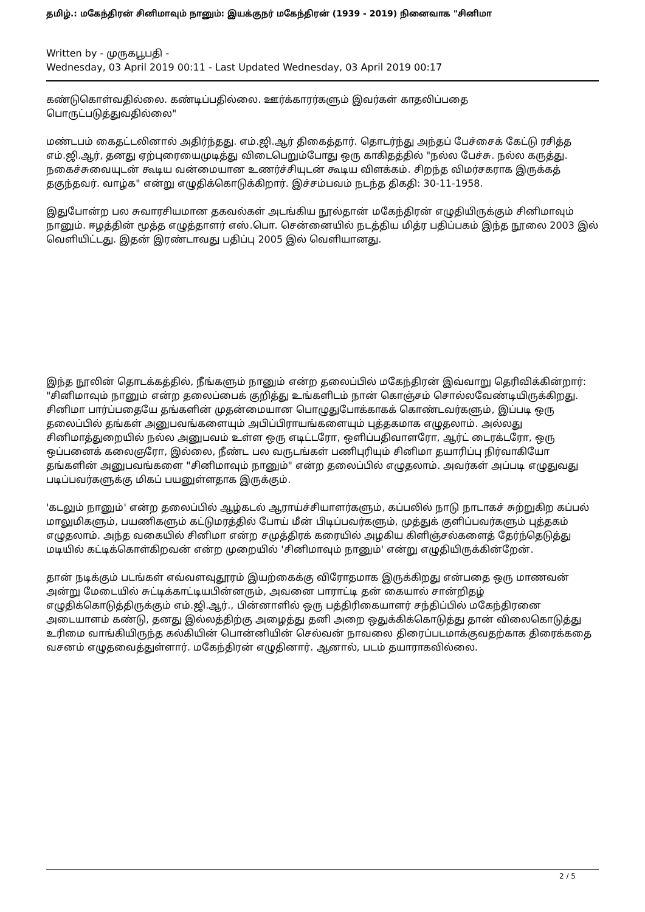தமிழ்.: மகேந்திரன் சினிமாவும் நானும்: இயக்குநர் மகேந்திரன் (1939 - 2019) நினைவாக "சினிமா
Written by - முருகபூபதி -
Wednesday, 03 April 2019 00:11 - Last Updated Wednesday, 03 April 2019 00:17
கண்டுகொள்வதில்லை. கண்டிப்பதில்லை. ஊர்க்காரர்களும் இவர்கள் காதலிப்பதை பொருட்படுத்துவதில்லை"
மண்டபம் கைதட்டலினால் அதிர்ந்தது. எம்.ஜி.ஆர் திகைத்தார். தொடர்ந்து அந்தப் பேச்சைக் கேட்டு ரசித்த எம்.ஜி.ஆர், தனது ஏற்புரையைமுடித்து விடைபெறும்போது ஒரு காகிதத்தில் "நல்ல பேச்சு. நல்ல கருத்து. நகைச்சுவையுடன் கூடிய வன்மையான உணர்ச்சியுடன் கூடிய விளக்கம். சிறந்த விமர்சகராக இருக்கத் தகுந்தவர். வாழ்க" என்று எழுதிக்கொடுக்கிறார். இச்சம்பவம் நடந்த திகதி: 30-11-1958.
இதுபோன்ற பல சுவாரசியமான தகவல்கள் அடங்கிய நூல்தான் மகேந்திரன் எழுதியிருக்கும் சினிமாவும் நானும். ஈழத்தின் மூத்த எழுத்தாளர் எஸ்.பொ. சென்னையில் நடத்திய மித்ர பதிப்பகம் இந்த நூலை 2003 இல் வெளியிட்டது. இதன் இரண்டாவது பதிப்பு 2005 இல் வெளியானது.
இந்த நூலின் தொடக்கத்தில், நீங்களும் நானும் என்ற தலைப்பில் மகேந்திரன் இவ்வாறு தெரிவிக்கின்றார்: "சினிமாவும் நானும் என்ற தலைப்பைக் குறித்து உங்களிடம் நான் கொஞ்சம் சொல்லவேண்டியிருக்கிறது. சினிமா பார்ப்பதையே தங்களின் முதன்மையான பொழுதுபோக்காகக் கொண்டவர்களும், இப்படி ஒரு தலைப்பில் தங்கள் அனுபவங்களையும் அபிப்பிராயங்களையும் புத்தகமாக எழுதலாம். அல்லது சினிமாத்துறையில் நல்ல அனுபவம் உள்ள ஒரு எடிட்டரோ, ஒளிப்பதிவாளரோ, ஆர்ட் டைரக்டரோ, ஒரு ஒப்பனைக் கலைஞரோ, இல்லை, நீண்ட பல வருடங்கள் பணிபுரியும் சினிமா தயாரிப்பு நிர்வாகியோ தங்களின் அனுபவங்களை "சினிமாவும் நானும்" என்ற தலைப்பில் எழுதலாம். அவர்கள் அப்படி எழுதுவது படிப்பவர்களுக்கு மிகப் பயனுள்ளதாக இருக்கும்.
'கடலும் நானும்' என்ற தலைப்பில் ஆழ்கடல் ஆராய்ச்சியாளர்களும், கப்பலில் நாடு நாடாகச் சுற்றுகிற கப்பல் மாலுமிகளும், பயணிகளும் கட்டுமரத்தில் போய் மீன் பிடிப்பவர்களும், முத்துக் குளிப்பவர்களும் புத்தகம் எழுதலாம். அந்த வகையில் சினிமா என்ற சமுத்திரக் கரையில் அழகிய கிளிஞ்சல்களைத் தேர்ந்தெடுத்து மடியில் கட்டிக்கொள்கிறவன் என்ற முறையில் 'சினிமாவும் நானும்' என்று எழுதியிருக்கின்றேன்.
தான் நடிக்கும் படங்கள் எவ்வளவுதூரம் இயற்கைக்கு விரோதமாக இருக்கிறது என்பதை ஒரு மாணவன் அன்று மேடையில் சுட்டிக்காட்டியபின்னரும், அவனை பாராட்டி தன் கையால் சான்றிதழ் எழுதிக்கொடுத்திருக்கும் எம்.ஜி.ஆர்., பின்னாளில் ஒரு பத்திரிகையாளர் சந்திப்பில் மகேந்திரனை அடையாளம் கண்டு, தனது இல்லத்திற்கு அழைத்து தனி அறை ஒதுக்கிக்கொடுத்து தான் விலைகொடுத்து உரிமை வாங்கியிருந்த கல்கியின் பொன்னியின் செல்வன் நாவலை திரைப்படமாக்குவதற்காக திரைக்கதை வசனம் எழுதவைத்துள்ளார். மகேந்திரன் எழுதினார். ஆனால், படம் தயாராகவில்லை.
2 / 5